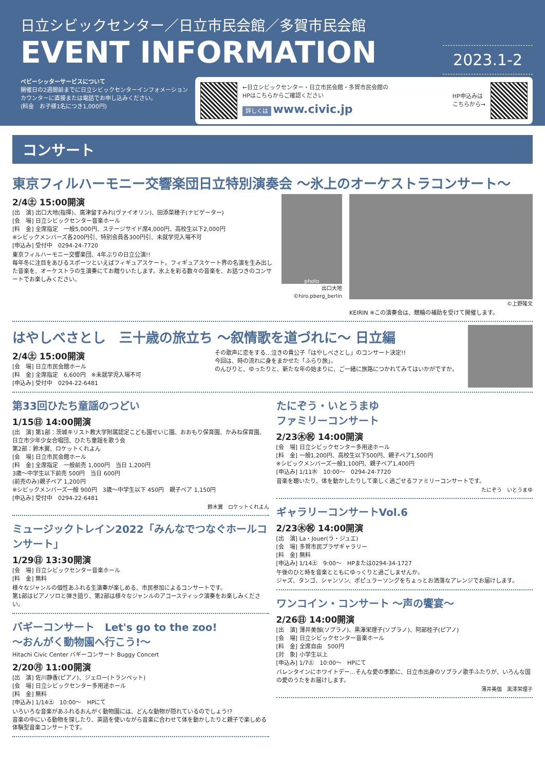日立シビックセンター／日立市民会館／多賀市民会館
2023.1-2
EVENT INFORMATION
ベビーシッターサービスについて
開催日の2週間前までに日立シビックセンターインフォメーションカウンターに直接または電話でお申し込みください。
(料金　お子様1名につき1,000円)
←日立シビックセンター・日立市民会館・多賀市民会館の
HPはこちらからご確認ください
詳しくは www.civic.jp
HP申込みは
こちらから→
コンサート
東京フィルハーモニー交響楽団日立特別演奏会 ～氷上のオーケストラコンサート～
2/4㊏ 15:00開演
[出　演] 出口大地(指揮)、廣津留すみれ(ヴァイオリン)、田添菜穂子(ナビゲーター)
[会　場] 日立シビックセンター音楽ホール
[料　金] 全席指定　一般5,000円、ステージサイド席4,000円、高校生以下2,000円
※シビックメンバーズ各200円引、特別会員各300円引、未就学児入場不可
[申込み] 受付中　0294-24-7720
東京フィルハーモニー交響楽団、4年ぶりの日立公演!!
毎年冬に注目をあびるスポーツといえばフィギュアスケート。フィギュアスケート界の名演を生み出した音楽を、オーケストラの生演奏にてお贈りいたします。氷上を彩る数々の音楽を、お話つきのコンサートでお楽しみください。
photo
出口大地
©hiro.pberg_berlin
©上野隆文
KEIRIN ※この演奏会は、競輪の補助を受けて開催します。
はやしべさとし　三十歳の旅立ち ～叙情歌を道づれに～ 日立編
2/4㊏ 15:00開演
[会　場] 日立市民会館ホール
[料　金] 全席指定　6,600円　※未就学児入場不可
[申込み] 受付中　0294-22-6481
その歌声に恋をする…泣きの貴公子「はやしべさとし」のコンサート決定!!
今回は、時の流れに身をまかせた「ふらり旅」。
のんびりと、ゆったりと、新たな年の始まりに、ご一緒に旅路につかれてみてはいかがですか。
第33回ひたち童謡のつどい
1/15㊐ 14:00開演
[出　演] 第1部：茨城キリスト教大学附属認定こども園せいじ園、おおもり保育園、かみね保育園、日立市少年少女合唱団、ひたち童謡を歌う会
第2部：鈴木翼、ロケットくれよん
[会　場] 日立市民会館ホール
[料　金] 全席指定　一般前売 1,000円　当日 1,200円
3歳～中学生以下前売 500円　当日 600円
(前売のみ)親子ペア 1,200円
※シビックメンバーズ一般 900円　3歳～中学生以下 450円　親子ペア 1,150円
[申込み] 受付中　0294-22-6481
鈴木翼　ロケットくれよん
ミュージックトレイン2022「みんなでつなぐホールコンサート」
1/29㊐ 13:30開演
[会　場] 日立シビックセンター音楽ホール
[料　金] 無料
様々なジャンルの個性あふれる生演奏が楽しめる、市民参加によるコンサートです。
第1部はピアノソロと弾き語り、第2部は様々なジャンルのアコースティック演奏をお楽しみください。
バギーコンサート　Let's go to the zoo!
～おんがく動物園へ行こう!～
Hitachi Civic Center バギーコンサート Buggy Concert
2/20㊊ 11:00開演
[出　演] 佐川静香(ピアノ)、ジェロー(トランペット)
[会　場] 日立シビックセンター多用途ホール
[料　金] 無料
[申込み] 1/14㊏　10:00～　HPにて
いろいろな音楽があふれるおんがく動物園には、どんな動物が隠れているのでしょう!?
音楽の中にいる動物を探したり、英語を使いながら音楽に合わせて体を動かしたりと親子で楽しめる体験型音楽コンサートです。
たにぞう・いとうまゆ
ファミリーコンサート
2/23㊍㊗ 14:00開演
[会　場] 日立シビックセンター多用途ホール
[料　金] 一般1,200円、高校生以下500円、親子ペア1,500円
※シビックメンバーズ一般1,100円、親子ペア1,400円
[申込み] 1/11㊌　10:00～　0294-24-7720
音楽を聴いたり、体を動かしたりして楽しく過ごせるファミリーコンサートです。
たにぞう　いとうまゆ
ギャラリーコンサートVol.6
2/23㊍㊗ 14:00開演
[出　演] La・Jouer(ラ・ジュエ)
[会　場] 多賀市民プラザギャラリー
[料　金] 無料
[申込み] 1/14㊏　9:00～　HPまたは0294-34-1727
午後のひと時を音楽とともにゆっくりと過ごしませんか。
ジャズ、タンゴ、シャンソン、ポピュラーソングをちょっとお洒落なアレンジでお届けします。
ワンコイン・コンサート ～声の饗宴～
2/26㊐ 14:00開演
[出　演] 薄井美伽(ソプラノ)、黒澤栄理子(ソプラノ)、阿部桂子(ピアノ)
[会　場] 日立シビックセンター音楽ホール
[料　金] 全席自由　500円
[対　象] 小学生以上
[申込み] 1/7㊏　10:00～　HPにて
バレンタインにホワイトデー…そんな愛の季節に、日立市出身のソプラノ歌手ふたりが、いろんな国の愛のうたをお届けします。
薄井美伽　黒澤栄理子